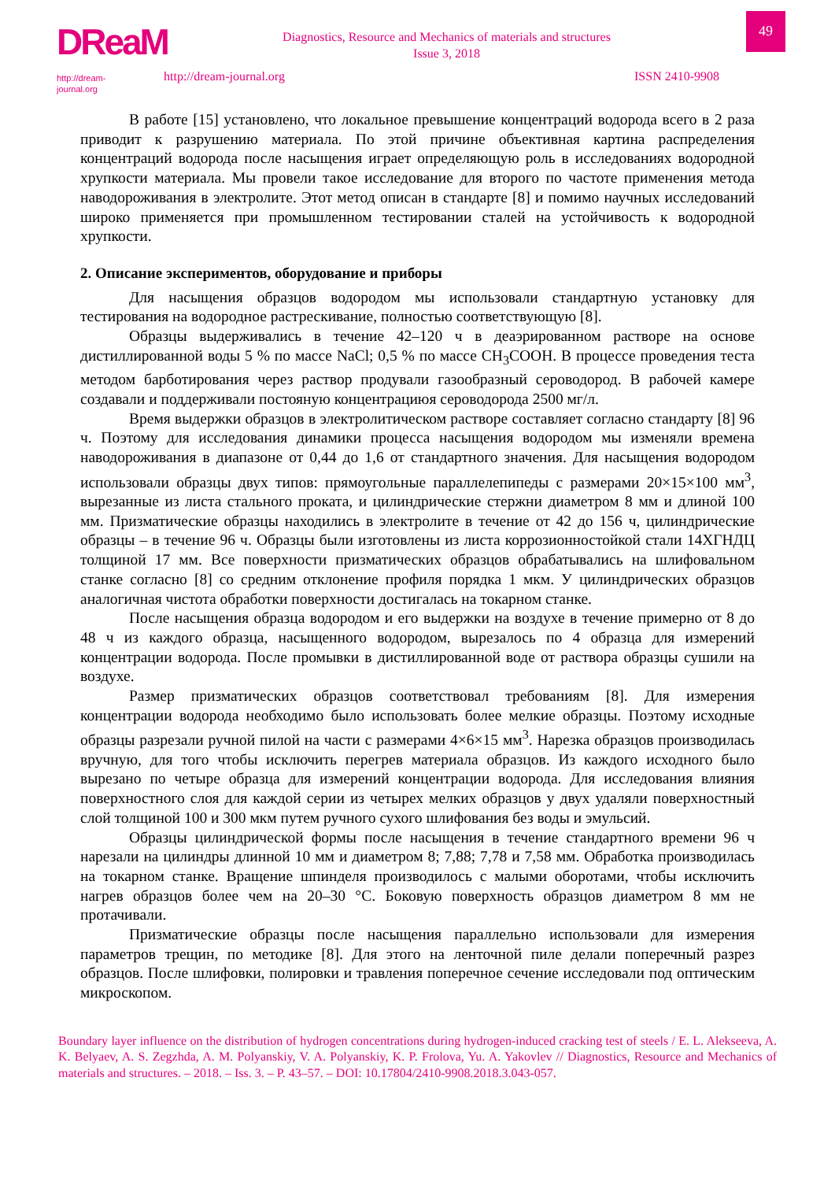DReaM
http://dream-journal.org
Diagnostics, Resource and Mechanics of materials and structures
Issue 3, 2018
http://dream-journal.org ISSN 2410-9908
49
В работе [15] установлено, что локальное превышение концентраций водорода всего в 2 раза приводит к разрушению материала. По этой причине объективная картина распределения концентраций водорода после насыщения играет определяющую роль в исследованиях водородной хрупкости материала. Мы провели такое исследование для второго по частоте применения метода наводороживания в электролите. Этот метод описан в стандарте [8] и помимо научных исследований широко применяется при промышленном тестировании сталей на устойчивость к водородной хрупкости.
2. Описание экспериментов, оборудование и приборы
Для насыщения образцов водородом мы использовали стандартную установку для тестирования на водородное растрескивание, полностью соответствующую [8].
Образцы выдерживались в течение 42–120 ч в деаэрированном растворе на основе дистиллированной воды 5 % по массе NaCl; 0,5 % по массе CH<sub>3</sub>COOH. В процессе проведения теста методом барботирования через раствор продували газообразный сероводород. В рабочей камере создавали и поддерживали постояную концентрациюя сероводорода 2500 мг/л.
Время выдержки образцов в электролитическом растворе составляет согласно стандарту [8] 96 ч. Поэтому для исследования динамики процесса насыщения водородом мы изменяли времена наводороживания в диапазоне от 0,44 до 1,6 от стандартного значения. Для насыщения водородом использовали образцы двух типов: прямоугольные параллелепипеды с размерами 20×15×100 мм<sup>3</sup>, вырезанные из листа стального проката, и цилиндрические стержни диаметром 8 мм и длиной 100 мм. Призматические образцы находились в электролите в течение от 42 до 156 ч, цилиндрические образцы – в течение 96 ч. Образцы были изготовлены из листа коррозионностойкой стали 14ХГНДЦ толщиной 17 мм. Все поверхности призматических образцов обрабатывались на шлифовальном станке согласно [8] со средним отклонение профиля порядка 1 мкм. У цилиндрических образцов аналогичная чистота обработки поверхности достигалась на токарном станке.
После насыщения образца водородом и его выдержки на воздухе в течение примерно от 8 до 48 ч из каждого образца, насыщенного водородом, вырезалось по 4 образца для измерений концентрации водорода. После промывки в дистиллированной воде от раствора образцы сушили на воздухе.
Размер призматических образцов соответствовал требованиям [8]. Для измерения концентрации водорода необходимо было использовать более мелкие образцы. Поэтому исходные образцы разрезали ручной пилой на части с размерами 4×6×15 мм<sup>3</sup>. Нарезка образцов производилась вручную, для того чтобы исключить перегрев материала образцов. Из каждого исходного было вырезано по четыре образца для измерений концентрации водорода. Для исследования влияния поверхностного слоя для каждой серии из четырех мелких образцов у двух удаляли поверхностный слой толщиной 100 и 300 мкм путем ручного сухого шлифования без воды и эмульсий.
Образцы цилиндрической формы после насыщения в течение стандартного времени 96 ч нарезали на цилиндры длинной 10 мм и диаметром 8; 7,88; 7,78 и 7,58 мм. Обработка производилась на токарном станке. Вращение шпинделя производилось с малыми оборотами, чтобы исключить нагрев образцов более чем на 20–30 °С. Боковую поверхность образцов диаметром 8 мм не протачивали.
Призматические образцы после насыщения параллельно использовали для измерения параметров трещин, по методике [8]. Для этого на ленточной пиле делали поперечный разрез образцов. После шлифовки, полировки и травления поперечное сечение исследовали под оптическим микроскопом.
Boundary layer influence on the distribution of hydrogen concentrations during hydrogen-induced cracking test of steels / E. L. Alekseeva, A. K. Belyaev, A. S. Zegzhda, A. M. Polyanskiy, V. A. Polyanskiy, K. P. Frolova, Yu. A. Yakovlev // Diagnostics, Resource and Mechanics of materials and structures. – 2018. – Iss. 3. – P. 43–57. – DOI: 10.17804/2410-9908.2018.3.043-057.